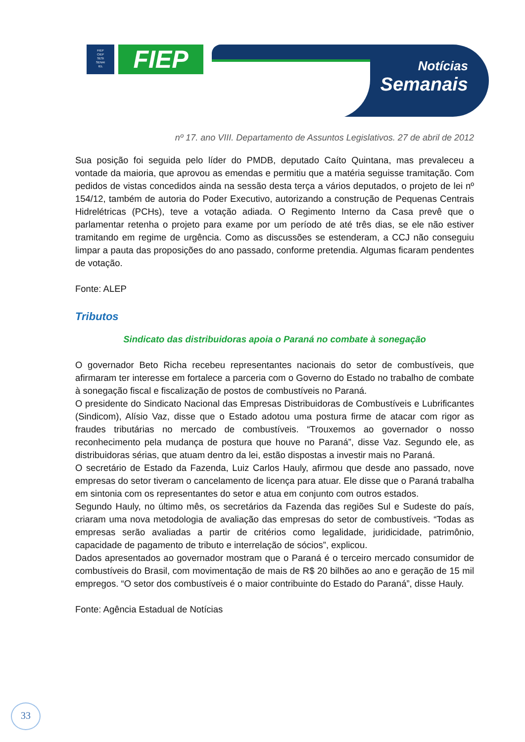FIEP
CIEP
SESI
SENAI
IEL
FIEP
Notícias
Semanais
nº 17. ano VIII. Departamento de Assuntos Legislativos. 27 de abril de 2012
Sua posição foi seguida pelo líder do PMDB, deputado Caíto Quintana, mas prevaleceu a vontade da maioria, que aprovou as emendas e permitiu que a matéria seguisse tramitação. Com pedidos de vistas concedidos ainda na sessão desta terça a vários deputados, o projeto de lei nº 154/12, também de autoria do Poder Executivo, autorizando a construção de Pequenas Centrais Hidrelétricas (PCHs), teve a votação adiada. O Regimento Interno da Casa prevê que o parlamentar retenha o projeto para exame por um período de até três dias, se ele não estiver tramitando em regime de urgência. Como as discussões se estenderam, a CCJ não conseguiu limpar a pauta das proposições do ano passado, conforme pretendia. Algumas ficaram pendentes de votação.
Fonte: ALEP
Tributos
Sindicato das distribuidoras apoia o Paraná no combate à sonegação
O governador Beto Richa recebeu representantes nacionais do setor de combustíveis, que afirmaram ter interesse em fortalece a parceria com o Governo do Estado no trabalho de combate à sonegação fiscal e fiscalização de postos de combustíveis no Paraná.
O presidente do Sindicato Nacional das Empresas Distribuidoras de Combustíveis e Lubrificantes (Sindicom), Alísio Vaz, disse que o Estado adotou uma postura firme de atacar com rigor as fraudes tributárias no mercado de combustíveis. “Trouxemos ao governador o nosso reconhecimento pela mudança de postura que houve no Paraná”, disse Vaz. Segundo ele, as distribuidoras sérias, que atuam dentro da lei, estão dispostas a investir mais no Paraná.
O secretário de Estado da Fazenda, Luiz Carlos Hauly, afirmou que desde ano passado, nove empresas do setor tiveram o cancelamento de licença para atuar. Ele disse que o Paraná trabalha em sintonia com os representantes do setor e atua em conjunto com outros estados.
Segundo Hauly, no último mês, os secretários da Fazenda das regiões Sul e Sudeste do país, criaram uma nova metodologia de avaliação das empresas do setor de combustíveis. “Todas as empresas serão avaliadas a partir de critérios como legalidade, juridicidade, patrimônio, capacidade de pagamento de tributo e interrelação de sócios”, explicou.
Dados apresentados ao governador mostram que o Paraná é o terceiro mercado consumidor de combustíveis do Brasil, com movimentação de mais de R$ 20 bilhões ao ano e geração de 15 mil empregos. “O setor dos combustíveis é o maior contribuinte do Estado do Paraná”, disse Hauly.
Fonte: Agência Estadual de Notícias
33